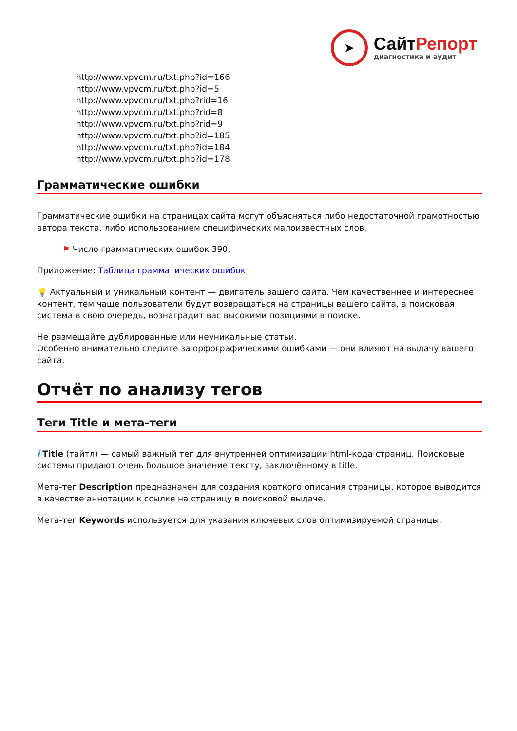➤
СайтРепорт
диагностика и аудит
http://www.vpvcm.ru/txt.php?id=166
http://www.vpvcm.ru/txt.php?id=5
http://www.vpvcm.ru/txt.php?rid=16
http://www.vpvcm.ru/txt.php?rid=8
http://www.vpvcm.ru/txt.php?rid=9
http://www.vpvcm.ru/txt.php?id=185
http://www.vpvcm.ru/txt.php?id=184
http://www.vpvcm.ru/txt.php?id=178
Грамматические ошибки
Грамматические ошибки на страницах сайта могут объясняться либо недостаточной грамотностью автора текста, либо использованием специфических малоизвестных слов.
⚑ Число грамматических ошибок 390.
Приложение: Таблица грамматических ошибок
💡 Актуальный и уникальный контент — двигатель вашего сайта. Чем качественнее и интереснее контент, тем чаще пользователи будут возвращаться на страницы вашего сайта, а поисковая система в свою очередь, вознаградит вас высокими позициями в поиске.
Не размещайте дублированные или неуникальные статьи.
Особенно внимательно следите за орфографическими ошибками — они влияют на выдачу вашего сайта.
Отчёт по анализу тегов
Теги Title и мета-теги
i Title (тайтл) — самый важный тег для внутренней оптимизации html-кода страниц. Поисковые системы придают очень большое значение тексту, заключённому в title.
Мета-тег Description предназначен для создания краткого описания страницы, которое выводится в качестве аннотации к ссылке на страницу в поисковой выдаче.
Мета-тег Keywords используется для указания ключевых слов оптимизируемой страницы.